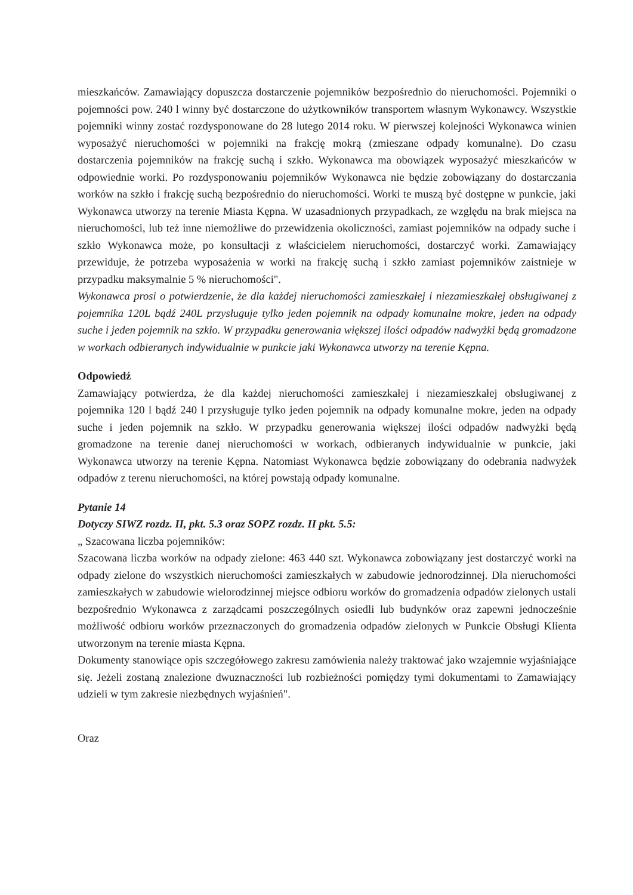mieszkańców. Zamawiający dopuszcza dostarczenie pojemników bezpośrednio do nieruchomości. Pojemniki o pojemności pow. 240 l winny być dostarczone do użytkowników transportem własnym Wykonawcy. Wszystkie pojemniki winny zostać rozdysponowane do 28 lutego 2014 roku. W pierwszej kolejności Wykonawca winien wyposażyć nieruchomości w pojemniki na frakcję mokrą (zmieszane odpady komunalne). Do czasu dostarczenia pojemników na frakcję suchą i szkło. Wykonawca ma obowiązek wyposażyć mieszkańców w odpowiednie worki. Po rozdysponowaniu pojemników Wykonawca nie będzie zobowiązany do dostarczania worków na szkło i frakcję suchą bezpośrednio do nieruchomości. Worki te muszą być dostępne w punkcie, jaki Wykonawca utworzy na terenie Miasta Kępna. W uzasadnionych przypadkach, ze względu na brak miejsca na nieruchomości, lub też inne niemożliwe do przewidzenia okoliczności, zamiast pojemników na odpady suche i szkło Wykonawca może, po konsultacji z właścicielem nieruchomości, dostarczyć worki. Zamawiający przewiduje, że potrzeba wyposażenia w worki na frakcję suchą i szkło zamiast pojemników zaistnieje w przypadku maksymalnie 5 % nieruchomości".
Wykonawca prosi o potwierdzenie, że dla każdej nieruchomości zamieszkałej i niezamieszkałej obsługiwanej z pojemnika 120L bądź 240L przysługuje tylko jeden pojemnik na odpady komunalne mokre, jeden na odpady suche i jeden pojemnik na szkło. W przypadku generowania większej ilości odpadów nadwyżki będą gromadzone w workach odbieranych indywidualnie w punkcie jaki Wykonawca utworzy na terenie Kępna.
Odpowiedź
Zamawiający potwierdza, że dla każdej nieruchomości zamieszkałej i niezamieszkałej obsługiwanej z pojemnika 120 l bądź 240 l przysługuje tylko jeden pojemnik na odpady komunalne mokre, jeden na odpady suche i jeden pojemnik na szkło. W przypadku generowania większej ilości odpadów nadwyżki będą gromadzone na terenie danej nieruchomości w workach, odbieranych indywidualnie w punkcie, jaki Wykonawca utworzy na terenie Kępna. Natomiast Wykonawca będzie zobowiązany do odebrania nadwyżek odpadów z terenu nieruchomości, na której powstają odpady komunalne.
Pytanie 14
Dotyczy SIWZ rozdz. II, pkt. 5.3 oraz SOPZ rozdz. II pkt. 5.5:
„ Szacowana liczba pojemników:
Szacowana liczba worków na odpady zielone: 463 440 szt. Wykonawca zobowiązany jest dostarczyć worki na odpady zielone do wszystkich nieruchomości zamieszkałych w zabudowie jednorodzinnej. Dla nieruchomości zamieszkałych w zabudowie wielorodzinnej miejsce odbioru worków do gromadzenia odpadów zielonych ustali bezpośrednio Wykonawca z zarządcami poszczególnych osiedli lub budynków oraz zapewni jednocześnie możliwość odbioru worków przeznaczonych do gromadzenia odpadów zielonych w Punkcie Obsługi Klienta utworzonym na terenie miasta Kępna.
Dokumenty stanowiące opis szczegółowego zakresu zamówienia należy traktować jako wzajemnie wyjaśniające się. Jeżeli zostaną znalezione dwuznaczności lub rozbieżności pomiędzy tymi dokumentami to Zamawiający udzieli w tym zakresie niezbędnych wyjaśnień".
Oraz